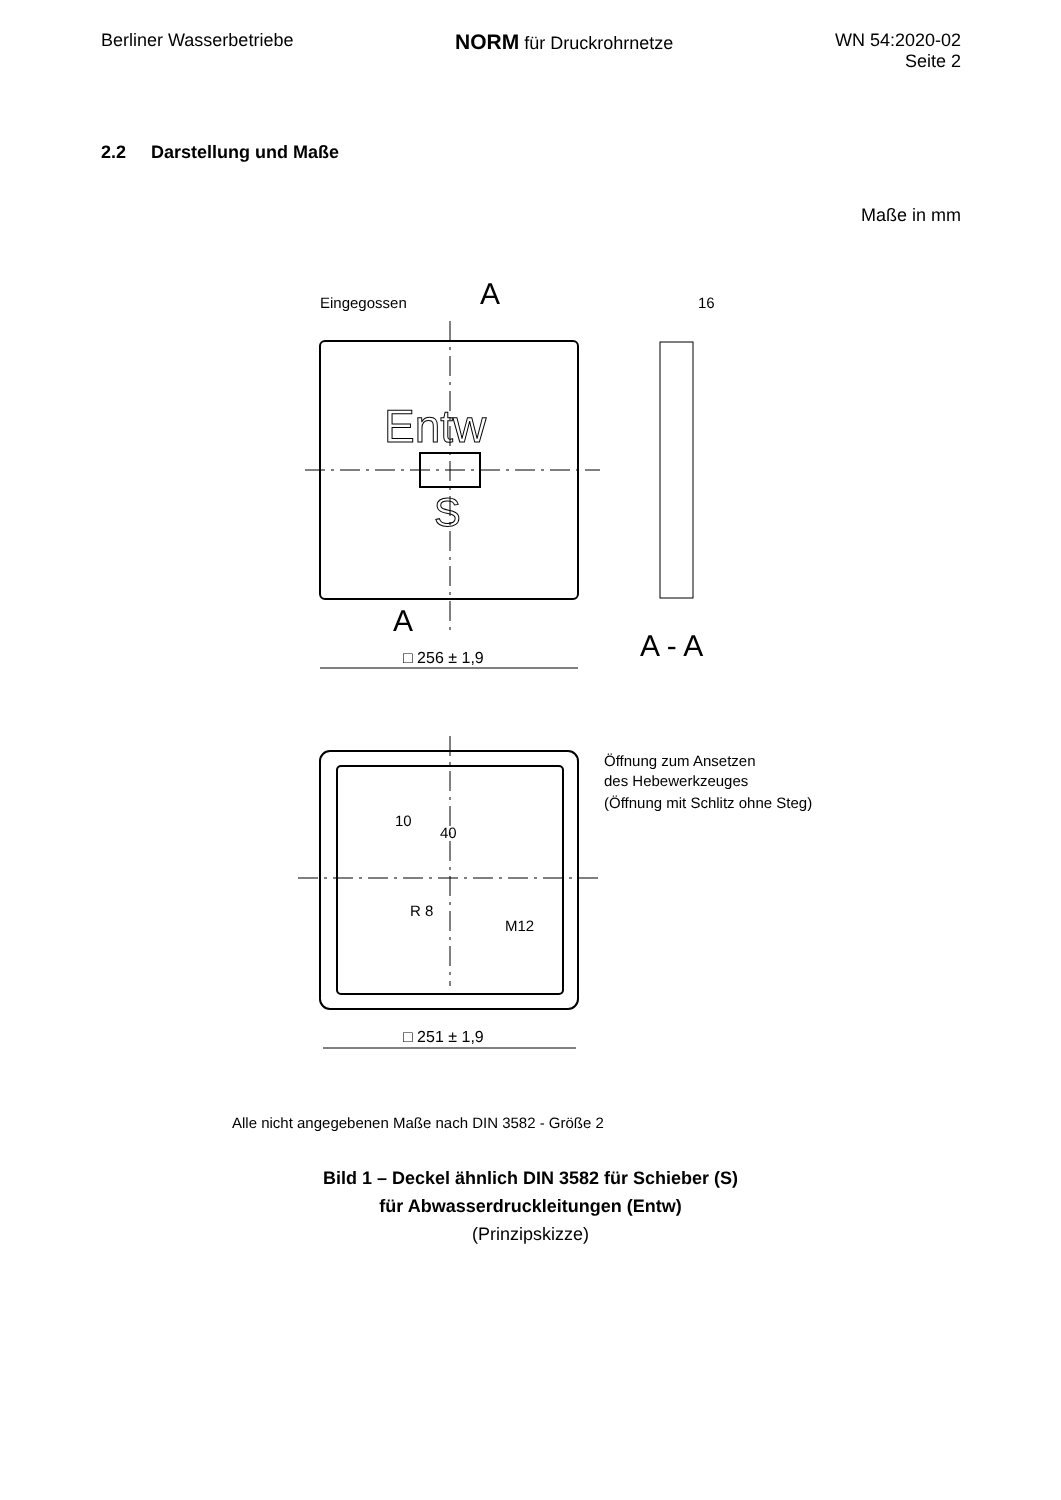Berliner Wasserbetriebe
NORM für Druckrohrnetze WN 54:2020-02
Seite 2
2.2 Darstellung und Maße
Maße in mm
Eingegossen
A
A
Entw
S
A - A
16
□ 256 ± 1,9
Öffnung zum Ansetzen
des Hebewerkzeuges
(Öffnung mit Schlitz ohne Steg)
40
10
R 8
M12
□ 251 ± 1,9
Alle nicht angegebenen Maße nach DIN 3582 - Größe 2
Bild 1 – Deckel ähnlich DIN 3582 für Schieber (S)
für Abwasserdruckleitungen (Entw)
(Prinzipskizze)